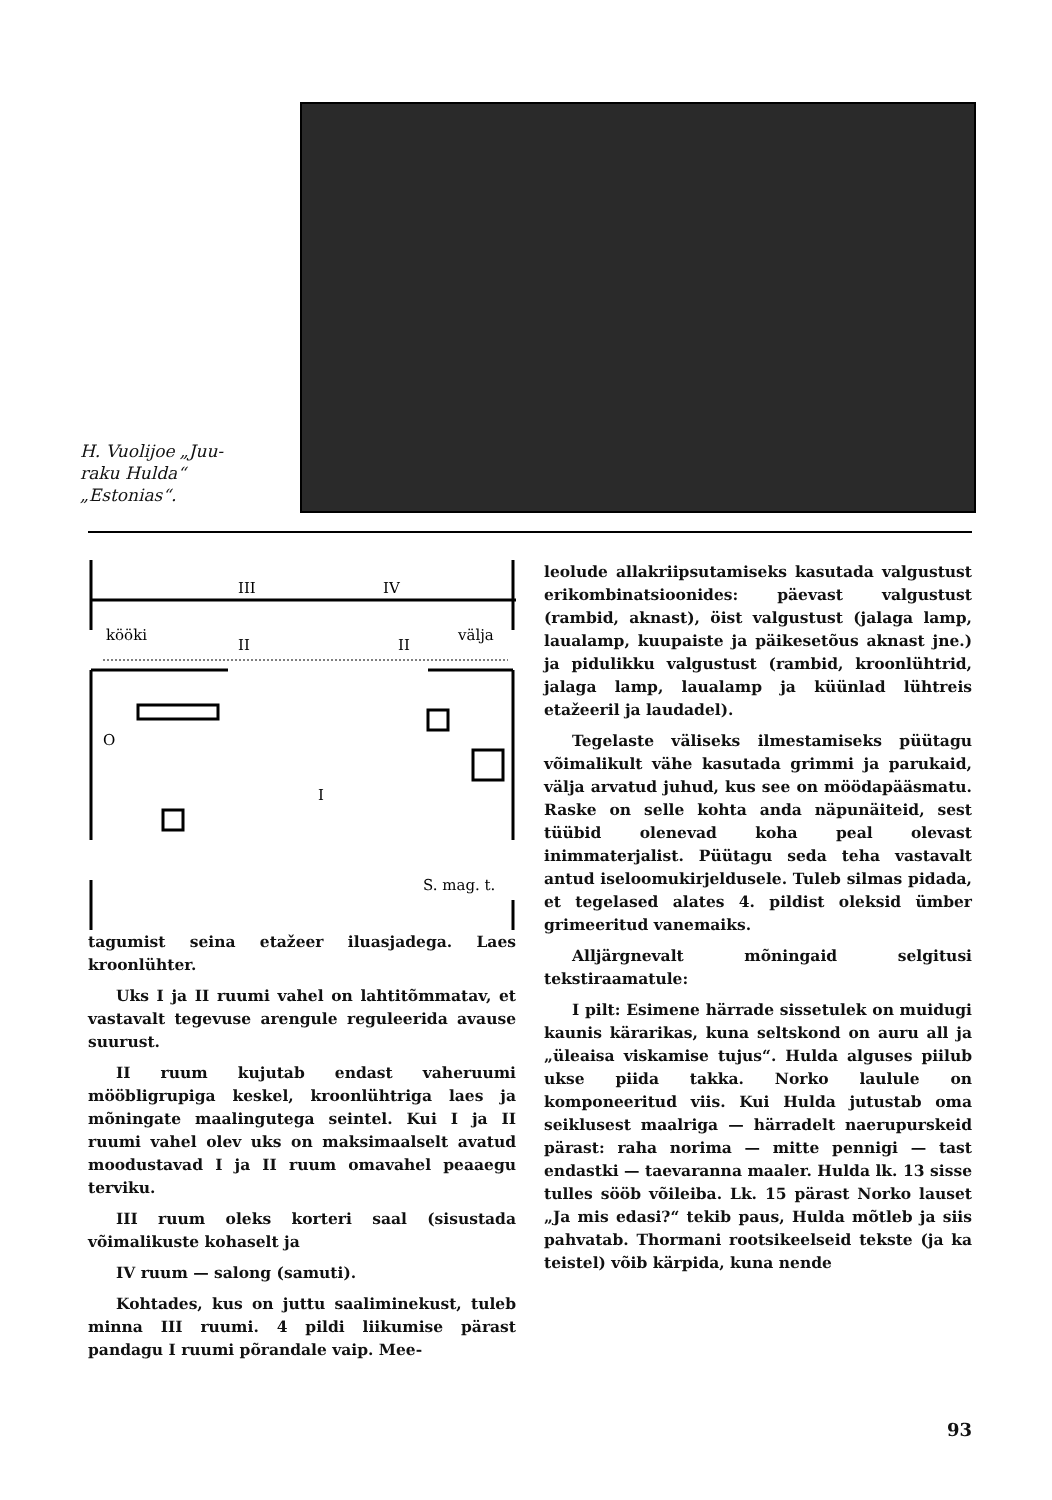H. Vuolijoe „Juu-
raku Hulda“
„Estonias“.
III
IV
kööki
välja
II
II
I
O
S. mag. t.
tagumist seina etažeer iluasjadega. Laes kroonlühter.
Uks I ja II ruumi vahel on lahtitõmmatav, et vastavalt tegevuse arengule reguleerida avause suurust.
II ruum kujutab endast vaheruumi mööbligrupiga keskel, kroonlühtriga laes ja mõningate maalingutega seintel. Kui I ja II ruumi vahel olev uks on maksimaalselt avatud moodustavad I ja II ruum omavahel peaaegu terviku.
III ruum oleks korteri saal (sisustada võimalikuste kohaselt ja
IV ruum — salong (samuti).
Kohtades, kus on juttu saaliminekust, tuleb minna III ruumi. 4 pildi liikumise pärast pandagu I ruumi põrandale vaip. Mee-
leolude allakriipsutamiseks kasutada valgustust erikombinatsioonides: päevast valgustust (rambid, aknast), öist valgustust (jalaga lamp, laualamp, kuupaiste ja päikesetõus aknast jne.) ja pidulikku valgustust (rambid, kroonlühtrid, jalaga lamp, laualamp ja küünlad lühtreis etažeeril ja laudadel).
Tegelaste väliseks ilmestamiseks püütagu võimalikult vähe kasutada grimmi ja parukaid, välja arvatud juhud, kus see on möödapääsmatu. Raske on selle kohta anda näpunäiteid, sest tüübid olenevad koha peal olevast inimmaterjalist. Püütagu seda teha vastavalt antud iseloomukirjeldusele. Tuleb silmas pidada, et tegelased alates 4. pildist oleksid ümber grimeeritud vanemaiks.
Alljärgnevalt mõningaid selgitusi tekstiraamatule:
I pilt: Esimene härrade sissetulek on muidugi kaunis kärarikas, kuna seltskond on auru all ja „üleaisa viskamise tujus“. Hulda alguses piilub ukse piida takka. Norko laulule on komponeeritud viis. Kui Hulda jutustab oma seiklusest maalriga — härradelt naerupurskeid pärast: raha norima — mitte pennigi — tast endastki — taevaranna maaler. Hulda lk. 13 sisse tulles sööb võileiba. Lk. 15 pärast Norko lauset „Ja mis edasi?“ tekib paus, Hulda mõtleb ja siis pahvatab. Thormani rootsikeelseid tekste (ja ka teistel) võib kärpida, kuna nende
93